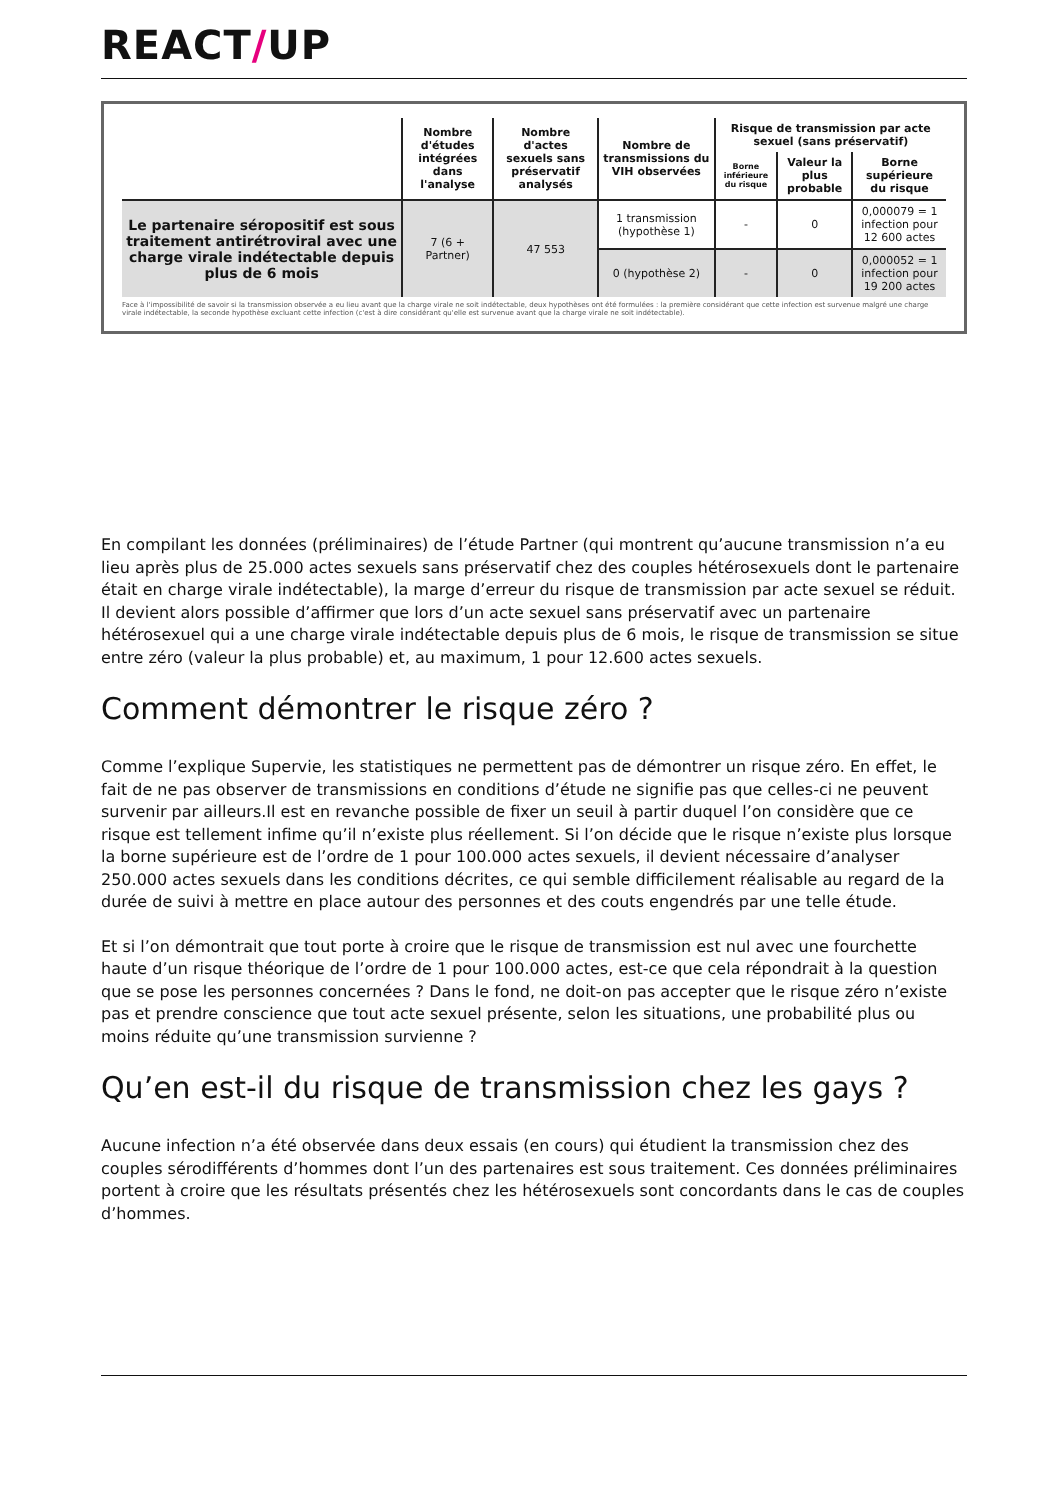REACT/UP
| | Nombre d'études intégrées dans l'analyse | Nombre d'actes sexuels sans préservatif analysés | Nombre de transmissions du VIH observées | Risque de transmission par acte sexuel (sans préservatif) | | |
| --- | --- | --- | --- | --- | --- | --- |
| | | | | Borne inférieure du risque | Valeur la plus probable | Borne supérieure du risque |
| Le partenaire séropositif est sous traitement antirétroviral avec une charge virale indétectable depuis plus de 6 mois | 7 (6 + Partner) | 47 553 | 1 transmission (hypothèse 1) | - | 0 | 0,000079 = 1 infection pour 12 600 actes |
| | | | 0 (hypothèse 2) | - | 0 | 0,000052 = 1 infection pour 19 200 actes |
Face à l'impossibilité de savoir si la transmission observée a eu lieu avant que la charge virale ne soit indétectable, deux hypothèses ont été formulées : la première considérant que cette infection est survenue malgré une charge virale indétectable, la seconde hypothèse excluant cette infection (c'est à dire considérant qu'elle est survenue avant que la charge virale ne soit indétectable).
En compilant les données (préliminaires) de l’étude Partner (qui montrent qu’aucune transmission n’a eu lieu après plus de 25.000 actes sexuels sans préservatif chez des couples hétérosexuels dont le partenaire était en charge virale indétectable), la marge d’erreur du risque de transmission par acte sexuel se réduit. Il devient alors possible d’affirmer que lors d’un acte sexuel sans préservatif avec un partenaire hétérosexuel qui a une charge virale indétectable depuis plus de 6 mois, le risque de transmission se situe entre zéro (valeur la plus probable) et, au maximum, 1 pour 12.600 actes sexuels.
Comment démontrer le risque zéro ?
Comme l’explique Supervie, les statistiques ne permettent pas de démontrer un risque zéro. En effet, le fait de ne pas observer de transmissions en conditions d’étude ne signifie pas que celles-ci ne peuvent survenir par ailleurs.Il est en revanche possible de fixer un seuil à partir duquel l’on considère que ce risque est tellement infime qu’il n’existe plus réellement. Si l’on décide que le risque n’existe plus lorsque la borne supérieure est de l’ordre de 1 pour 100.000 actes sexuels, il devient nécessaire d’analyser 250.000 actes sexuels dans les conditions décrites, ce qui semble difficilement réalisable au regard de la durée de suivi à mettre en place autour des personnes et des couts engendrés par une telle étude.
Et si l’on démontrait que tout porte à croire que le risque de transmission est nul avec une fourchette haute d’un risque théorique de l’ordre de 1 pour 100.000 actes, est-ce que cela répondrait à la question que se pose les personnes concernées ? Dans le fond, ne doit-on pas accepter que le risque zéro n’existe pas et prendre conscience que tout acte sexuel présente, selon les situations, une probabilité plus ou moins réduite qu’une transmission survienne ?
Qu’en est-il du risque de transmission chez les gays ?
Aucune infection n’a été observée dans deux essais (en cours) qui étudient la transmission chez des couples sérodifférents d’hommes dont l’un des partenaires est sous traitement. Ces données préliminaires portent à croire que les résultats présentés chez les hétérosexuels sont concordants dans le cas de couples d’hommes.